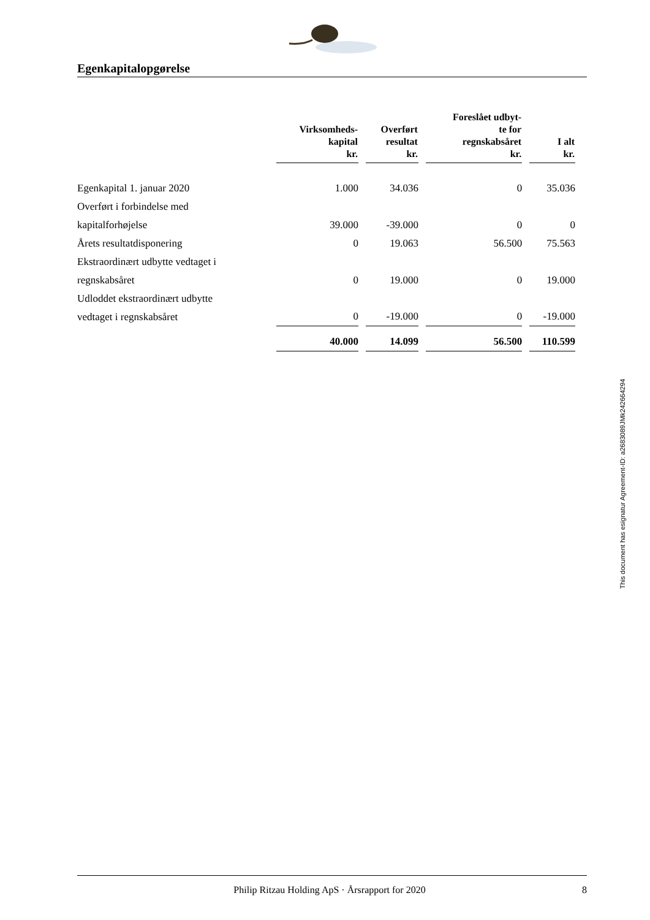Egenkapitalopgørelse
| | Virksomheds- kapital kr. | Overført resultat kr. | Foreslået udbyt- te for regnskabsåret kr. | I alt kr. |
| --- | --- | --- | --- | --- |
| Egenkapital 1. januar 2020 | 1.000 | 34.036 | 0 | 35.036 |
| Overført i forbindelse med kapitalforhøjelse | 39.000 | -39.000 | 0 | 0 |
| Årets resultatdisponering | 0 | 19.063 | 56.500 | 75.563 |
| Ekstraordinært udbytte vedtaget i regnskabsåret | 0 | 19.000 | 0 | 19.000 |
| Udloddet ekstraordinært udbytte vedtaget i regnskabsåret | 0 | -19.000 | 0 | -19.000 |
| | 40.000 | 14.099 | 56.500 | 110.599 |
This document has esignatur Agreement-ID: a2683089JMk242664294
Philip Ritzau Holding ApS · Årsrapport for 2020 8